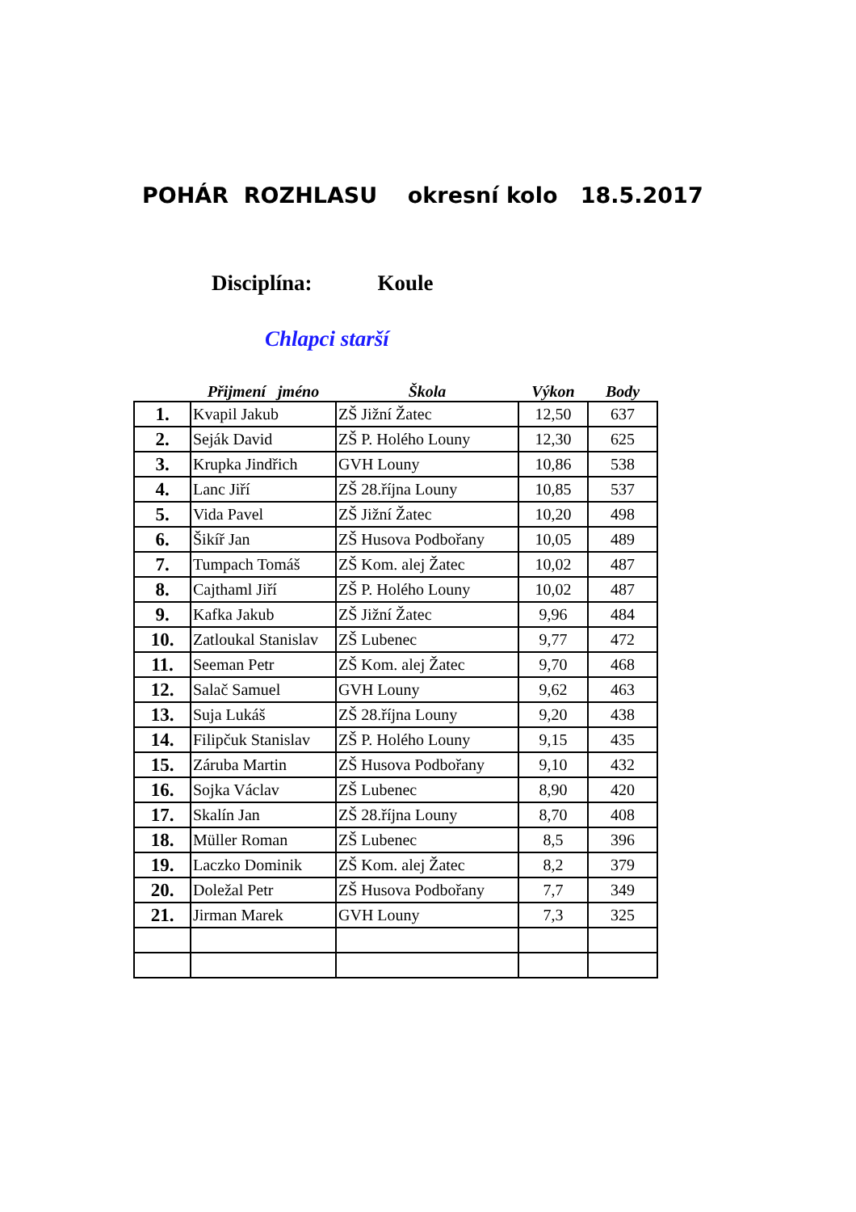POHÁR ROZHLASU okresní kolo 18.5.2017
Disciplína: Koule
Chlapci starší
| | Přijmení jméno | Škola | Výkon | Body |
| --- | --- | --- | --- | --- |
| 1. | Kvapil Jakub | ZŠ Jižní Žatec | 12,50 | 637 |
| 2. | Seják David | ZŠ P. Holého Louny | 12,30 | 625 |
| 3. | Krupka Jindřich | GVH Louny | 10,86 | 538 |
| 4. | Lanc Jiří | ZŠ 28.října Louny | 10,85 | 537 |
| 5. | Vida Pavel | ZŠ Jižní Žatec | 10,20 | 498 |
| 6. | Šikíř Jan | ZŠ Husova Podbořany | 10,05 | 489 |
| 7. | Tumpach Tomáš | ZŠ Kom. alej Žatec | 10,02 | 487 |
| 8. | Cajthaml Jiří | ZŠ P. Holého Louny | 10,02 | 487 |
| 9. | Kafka Jakub | ZŠ Jižní Žatec | 9,96 | 484 |
| 10. | Zatloukal Stanislav | ZŠ Lubenec | 9,77 | 472 |
| 11. | Seeman Petr | ZŠ Kom. alej Žatec | 9,70 | 468 |
| 12. | Salač Samuel | GVH Louny | 9,62 | 463 |
| 13. | Suja Lukáš | ZŠ 28.října Louny | 9,20 | 438 |
| 14. | Filipčuk Stanislav | ZŠ P. Holého Louny | 9,15 | 435 |
| 15. | Záruba Martin | ZŠ Husova Podbořany | 9,10 | 432 |
| 16. | Sojka Václav | ZŠ Lubenec | 8,90 | 420 |
| 17. | Skalín Jan | ZŠ 28.října Louny | 8,70 | 408 |
| 18. | Müller Roman | ZŠ Lubenec | 8,5 | 396 |
| 19. | Laczko Dominik | ZŠ Kom. alej Žatec | 8,2 | 379 |
| 20. | Doležal Petr | ZŠ Husova Podbořany | 7,7 | 349 |
| 21. | Jirman Marek | GVH Louny | 7,3 | 325 |